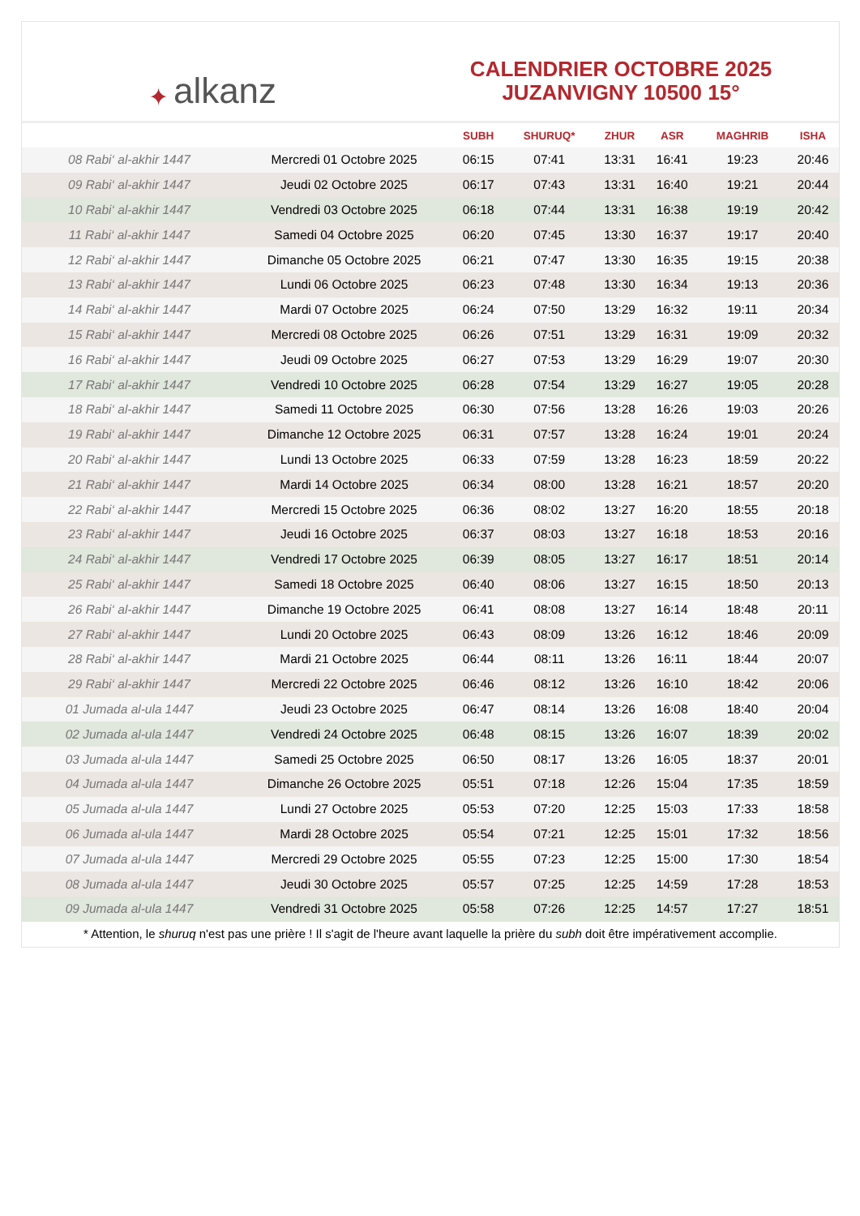✦ alkanz
CALENDRIER OCTOBRE 2025
JUZANVIGNY 10500 15°
| | | SUBH | SHURUQ* | ZHUR | ASR | MAGHRIB | ISHA |
| --- | --- | --- | --- | --- | --- | --- | --- |
| 08 Rabi‘ al-akhir 1447 | Mercredi 01 Octobre 2025 | 06:15 | 07:41 | 13:31 | 16:41 | 19:23 | 20:46 |
| 09 Rabi‘ al-akhir 1447 | Jeudi 02 Octobre 2025 | 06:17 | 07:43 | 13:31 | 16:40 | 19:21 | 20:44 |
| 10 Rabi‘ al-akhir 1447 | Vendredi 03 Octobre 2025 | 06:18 | 07:44 | 13:31 | 16:38 | 19:19 | 20:42 |
| 11 Rabi‘ al-akhir 1447 | Samedi 04 Octobre 2025 | 06:20 | 07:45 | 13:30 | 16:37 | 19:17 | 20:40 |
| 12 Rabi‘ al-akhir 1447 | Dimanche 05 Octobre 2025 | 06:21 | 07:47 | 13:30 | 16:35 | 19:15 | 20:38 |
| 13 Rabi‘ al-akhir 1447 | Lundi 06 Octobre 2025 | 06:23 | 07:48 | 13:30 | 16:34 | 19:13 | 20:36 |
| 14 Rabi‘ al-akhir 1447 | Mardi 07 Octobre 2025 | 06:24 | 07:50 | 13:29 | 16:32 | 19:11 | 20:34 |
| 15 Rabi‘ al-akhir 1447 | Mercredi 08 Octobre 2025 | 06:26 | 07:51 | 13:29 | 16:31 | 19:09 | 20:32 |
| 16 Rabi‘ al-akhir 1447 | Jeudi 09 Octobre 2025 | 06:27 | 07:53 | 13:29 | 16:29 | 19:07 | 20:30 |
| 17 Rabi‘ al-akhir 1447 | Vendredi 10 Octobre 2025 | 06:28 | 07:54 | 13:29 | 16:27 | 19:05 | 20:28 |
| 18 Rabi‘ al-akhir 1447 | Samedi 11 Octobre 2025 | 06:30 | 07:56 | 13:28 | 16:26 | 19:03 | 20:26 |
| 19 Rabi‘ al-akhir 1447 | Dimanche 12 Octobre 2025 | 06:31 | 07:57 | 13:28 | 16:24 | 19:01 | 20:24 |
| 20 Rabi‘ al-akhir 1447 | Lundi 13 Octobre 2025 | 06:33 | 07:59 | 13:28 | 16:23 | 18:59 | 20:22 |
| 21 Rabi‘ al-akhir 1447 | Mardi 14 Octobre 2025 | 06:34 | 08:00 | 13:28 | 16:21 | 18:57 | 20:20 |
| 22 Rabi‘ al-akhir 1447 | Mercredi 15 Octobre 2025 | 06:36 | 08:02 | 13:27 | 16:20 | 18:55 | 20:18 |
| 23 Rabi‘ al-akhir 1447 | Jeudi 16 Octobre 2025 | 06:37 | 08:03 | 13:27 | 16:18 | 18:53 | 20:16 |
| 24 Rabi‘ al-akhir 1447 | Vendredi 17 Octobre 2025 | 06:39 | 08:05 | 13:27 | 16:17 | 18:51 | 20:14 |
| 25 Rabi‘ al-akhir 1447 | Samedi 18 Octobre 2025 | 06:40 | 08:06 | 13:27 | 16:15 | 18:50 | 20:13 |
| 26 Rabi‘ al-akhir 1447 | Dimanche 19 Octobre 2025 | 06:41 | 08:08 | 13:27 | 16:14 | 18:48 | 20:11 |
| 27 Rabi‘ al-akhir 1447 | Lundi 20 Octobre 2025 | 06:43 | 08:09 | 13:26 | 16:12 | 18:46 | 20:09 |
| 28 Rabi‘ al-akhir 1447 | Mardi 21 Octobre 2025 | 06:44 | 08:11 | 13:26 | 16:11 | 18:44 | 20:07 |
| 29 Rabi‘ al-akhir 1447 | Mercredi 22 Octobre 2025 | 06:46 | 08:12 | 13:26 | 16:10 | 18:42 | 20:06 |
| 01 Jumada al-ula 1447 | Jeudi 23 Octobre 2025 | 06:47 | 08:14 | 13:26 | 16:08 | 18:40 | 20:04 |
| 02 Jumada al-ula 1447 | Vendredi 24 Octobre 2025 | 06:48 | 08:15 | 13:26 | 16:07 | 18:39 | 20:02 |
| 03 Jumada al-ula 1447 | Samedi 25 Octobre 2025 | 06:50 | 08:17 | 13:26 | 16:05 | 18:37 | 20:01 |
| 04 Jumada al-ula 1447 | Dimanche 26 Octobre 2025 | 05:51 | 07:18 | 12:26 | 15:04 | 17:35 | 18:59 |
| 05 Jumada al-ula 1447 | Lundi 27 Octobre 2025 | 05:53 | 07:20 | 12:25 | 15:03 | 17:33 | 18:58 |
| 06 Jumada al-ula 1447 | Mardi 28 Octobre 2025 | 05:54 | 07:21 | 12:25 | 15:01 | 17:32 | 18:56 |
| 07 Jumada al-ula 1447 | Mercredi 29 Octobre 2025 | 05:55 | 07:23 | 12:25 | 15:00 | 17:30 | 18:54 |
| 08 Jumada al-ula 1447 | Jeudi 30 Octobre 2025 | 05:57 | 07:25 | 12:25 | 14:59 | 17:28 | 18:53 |
| 09 Jumada al-ula 1447 | Vendredi 31 Octobre 2025 | 05:58 | 07:26 | 12:25 | 14:57 | 17:27 | 18:51 |
* Attention, le shuruq n'est pas une prière ! Il s'agit de l'heure avant laquelle la prière du subh doit être impérativement accomplie.